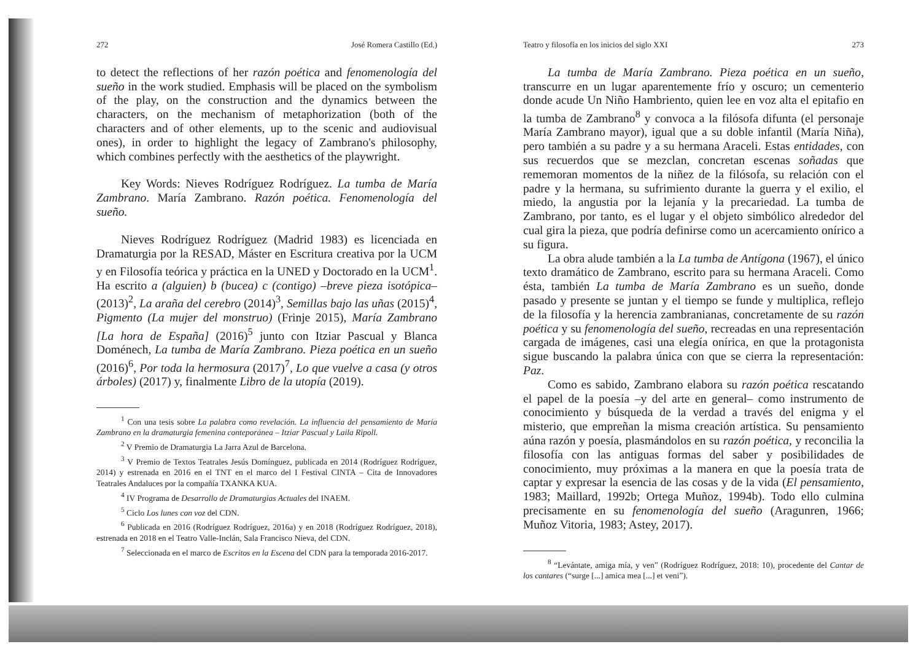272 José Romera Castillo (Ed.)
to detect the reflections of her razón poética and fenomenología del sueño in the work studied. Emphasis will be placed on the symbolism of the play, on the construction and the dynamics between the characters, on the mechanism of metaphorization (both of the characters and of other elements, up to the scenic and audiovisual ones), in order to highlight the legacy of Zambrano's philosophy, which combines perfectly with the aesthetics of the playwright.
Key Words: Nieves Rodríguez Rodríguez. La tumba de María Zambrano. María Zambrano. Razón poética. Fenomenología del sueño.
Nieves Rodríguez Rodríguez (Madrid 1983) es licenciada en Dramaturgia por la RESAD, Máster en Escritura creativa por la UCM y en Filosofía teórica y práctica en la UNED y Doctorado en la UCM<sup>1</sup>. Ha escrito a (alguien) b (bucea) c (contigo) –breve pieza isotópica– (2013)<sup>2</sup>, La araña del cerebro (2014)<sup>3</sup>, Semillas bajo las uñas (2015)<sup>4</sup>, Pigmento (La mujer del monstruo) (Frinje 2015), María Zambrano [La hora de España] (2016)<sup>5</sup> junto con Itziar Pascual y Blanca Doménech, La tumba de María Zambrano. Pieza poética en un sueño (2016)<sup>6</sup>, Por toda la hermosura (2017)<sup>7</sup>, Lo que vuelve a casa (y otros árboles) (2017) y, finalmente Libro de la utopía (2019).
<sup>1</sup> Con una tesis sobre La palabra como revelación. La influencia del pensamiento de María Zambrano en la dramaturgia femenina conteporánea – Itziar Pascual y Laila Ripoll.
<sup>2</sup> V Premio de Dramaturgia La Jarra Azul de Barcelona.
<sup>3</sup> V Premio de Textos Teatrales Jesús Domínguez, publicada en 2014 (Rodríguez Rodríguez, 2014) y estrenada en 2016 en el TNT en el marco del I Festival CINTA – Cita de Innovadores Teatrales Andaluces por la compañía TXANKA KUA.
<sup>4</sup> IV Programa de Desarrollo de Dramaturgias Actuales del INAEM.
<sup>5</sup> Ciclo Los lunes con voz del CDN.
<sup>6</sup> Publicada en 2016 (Rodríguez Rodríguez, 2016a) y en 2018 (Rodríguez Rodríguez, 2018), estrenada en 2018 en el Teatro Valle-Inclán, Sala Francisco Nieva, del CDN.
<sup>7</sup> Seleccionada en el marco de Escritos en la Escena del CDN para la temporada 2016-2017.
Teatro y filosofía en los inicios del siglo XXI 273
La tumba de María Zambrano. Pieza poética en un sueño, transcurre en un lugar aparentemente frío y oscuro; un cementerio donde acude Un Niño Hambriento, quien lee en voz alta el epitafio en la tumba de Zambrano<sup>8</sup> y convoca a la filósofa difunta (el personaje María Zambrano mayor), igual que a su doble infantil (María Niña), pero también a su padre y a su hermana Araceli. Estas entidades, con sus recuerdos que se mezclan, concretan escenas soñadas que rememoran momentos de la niñez de la filósofa, su relación con el padre y la hermana, su sufrimiento durante la guerra y el exilio, el miedo, la angustia por la lejanía y la precariedad. La tumba de Zambrano, por tanto, es el lugar y el objeto simbólico alrededor del cual gira la pieza, que podría definirse como un acercamiento onírico a su figura.
La obra alude también a la La tumba de Antígona (1967), el único texto dramático de Zambrano, escrito para su hermana Araceli. Como ésta, también La tumba de María Zambrano es un sueño, donde pasado y presente se juntan y el tiempo se funde y multiplica, reflejo de la filosofía y la herencia zambranianas, concretamente de su razón poética y su fenomenología del sueño, recreadas en una representación cargada de imágenes, casi una elegía onírica, en que la protagonista sigue buscando la palabra única con que se cierra la representación: Paz.
Como es sabido, Zambrano elabora su razón poética rescatando el papel de la poesía –y del arte en general– como instrumento de conocimiento y búsqueda de la verdad a través del enigma y el misterio, que empreñan la misma creación artística. Su pensamiento aúna razón y poesía, plasmándolos en su razón poética, y reconcilia la filosofía con las antiguas formas del saber y posibilidades de conocimiento, muy próximas a la manera en que la poesía trata de captar y expresar la esencia de las cosas y de la vida (El pensamiento, 1983; Maillard, 1992b; Ortega Muñoz, 1994b). Todo ello culmina precisamente en su fenomenología del sueño (Aragunren, 1966; Muñoz Vitoria, 1983; Astey, 2017).
<sup>8</sup> “Levántate, amiga mía, y ven” (Rodríguez Rodríguez, 2018: 10), procedente del Cantar de los cantares (“surge [...] amica mea [...] et veni”).